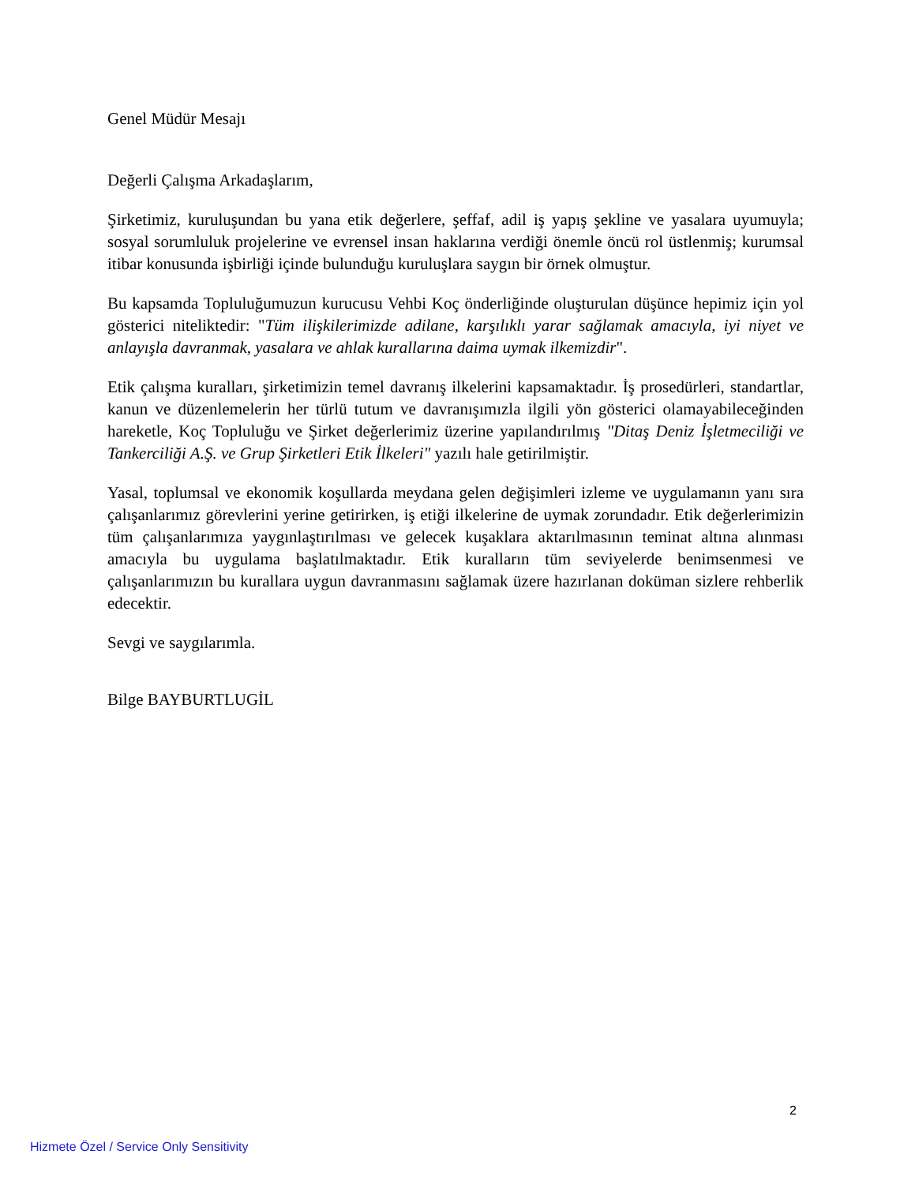Genel Müdür Mesajı
Değerli Çalışma Arkadaşlarım,
Şirketimiz, kuruluşundan bu yana etik değerlere, şeffaf, adil iş yapış şekline ve yasalara uyumuyla; sosyal sorumluluk projelerine ve evrensel insan haklarına verdiği önemle öncü rol üstlenmiş; kurumsal itibar konusunda işbirliği içinde bulunduğu kuruluşlara saygın bir örnek olmuştur.
Bu kapsamda Topluluğumuzun kurucusu Vehbi Koç önderliğinde oluşturulan düşünce hepimiz için yol gösterici niteliktedir: "Tüm ilişkilerimizde adilane, karşılıklı yarar sağlamak amacıyla, iyi niyet ve anlayışla davranmak, yasalara ve ahlak kurallarına daima uymak ilkemizdir".
Etik çalışma kuralları, şirketimizin temel davranış ilkelerini kapsamaktadır. İş prosedürleri, standartlar, kanun ve düzenlemelerin her türlü tutum ve davranışımızla ilgili yön gösterici olamayabileceğinden hareketle, Koç Topluluğu ve Şirket değerlerimiz üzerine yapılandırılmış "Ditaş Deniz İşletmeciliği ve Tankerciliği A.Ş. ve Grup Şirketleri Etik İlkeleri" yazılı hale getirilmiştir.
Yasal, toplumsal ve ekonomik koşullarda meydana gelen değişimleri izleme ve uygulamanın yanı sıra çalışanlarımız görevlerini yerine getirirken, iş etiği ilkelerine de uymak zorundadır. Etik değerlerimizin tüm çalışanlarımıza yaygınlaştırılması ve gelecek kuşaklara aktarılmasının teminat altına alınması amacıyla bu uygulama başlatılmaktadır. Etik kuralların tüm seviyelerde benimsenmesi ve çalışanlarımızın bu kurallara uygun davranmasını sağlamak üzere hazırlanan doküman sizlere rehberlik edecektir.
Sevgi ve saygılarımla.
Bilge BAYBURTLUGİL
2
Hizmete Özel / Service Only Sensitivity